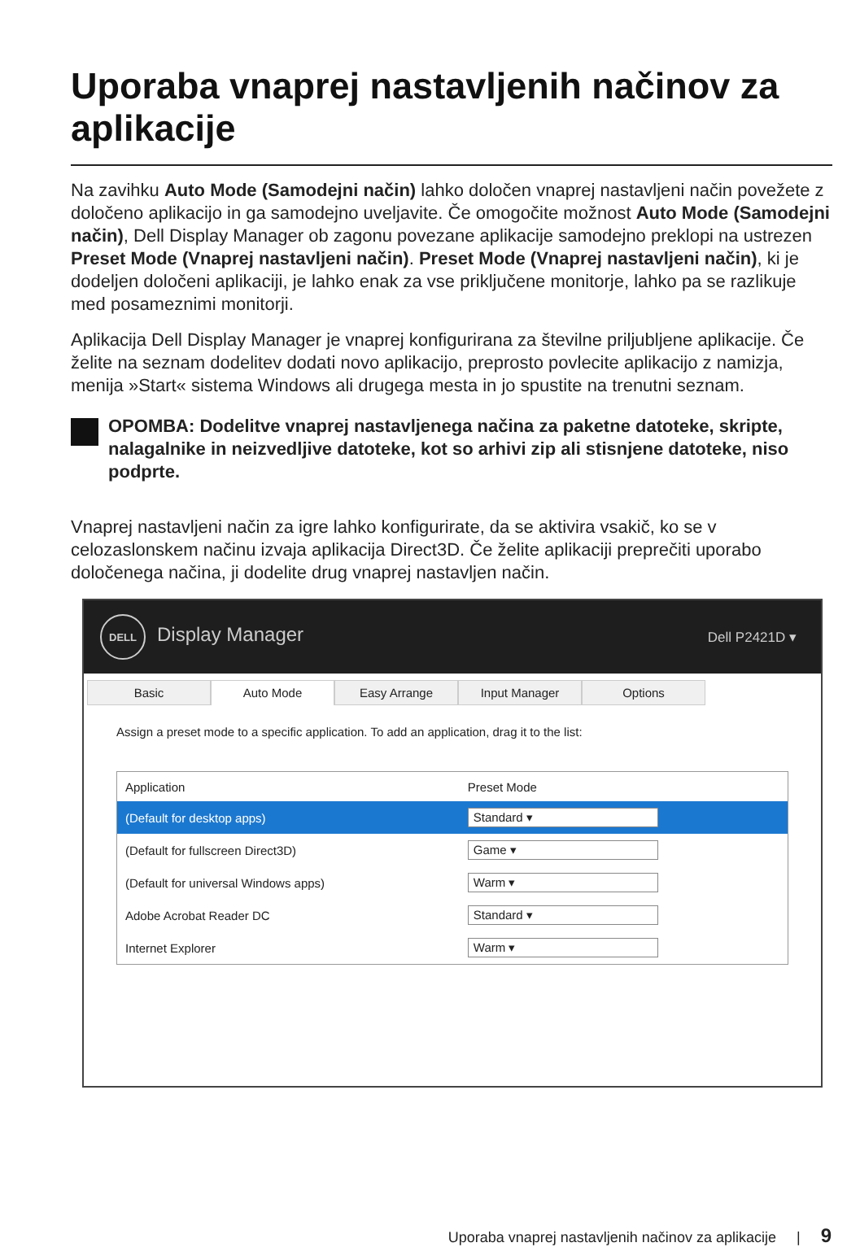Uporaba vnaprej nastavljenih načinov za aplikacije
Na zavihku Auto Mode (Samodejni način) lahko določen vnaprej nastavljeni način povežete z določeno aplikacijo in ga samodejno uveljavite. Če omogočite možnost Auto Mode (Samodejni način), Dell Display Manager ob zagonu povezane aplikacije samodejno preklopi na ustrezen Preset Mode (Vnaprej nastavljeni način). Preset Mode (Vnaprej nastavljeni način), ki je dodeljen določeni aplikaciji, je lahko enak za vse priključene monitorje, lahko pa se razlikuje med posameznimi monitorji.
Aplikacija Dell Display Manager je vnaprej konfigurirana za številne priljubljene aplikacije. Če želite na seznam dodelitev dodati novo aplikacijo, preprosto povlecite aplikacijo z namizja, menija »Start« sistema Windows ali drugega mesta in jo spustite na trenutni seznam.
OPOMBA: Dodelitve vnaprej nastavljenega načina za paketne datoteke, skripte, nalagalnike in neizvedljive datoteke, kot so arhivi zip ali stisnjene datoteke, niso podprte.
Vnaprej nastavljeni način za igre lahko konfigurirate, da se aktivira vsakič, ko se v celozaslonskem načinu izvaja aplikacija Direct3D. Če želite aplikaciji preprečiti uporabo določenega načina, ji dodelite drug vnaprej nastavljen način.
DELL Display Manager
Dell P2421D ▾
Basic Auto Mode Easy Arrange Input Manager Options
Assign a preset mode to a specific application. To add an application, drag it to the list:
| Application | Preset Mode |
| --- | --- |
| (Default for desktop apps) | Standard ▾ |
| (Default for fullscreen Direct3D) | Game ▾ |
| (Default for universal Windows apps) | Warm ▾ |
| Adobe Acrobat Reader DC | Standard ▾ |
| Internet Explorer | Warm ▾ |
Uporaba vnaprej nastavljenih načinov za aplikacije | 9